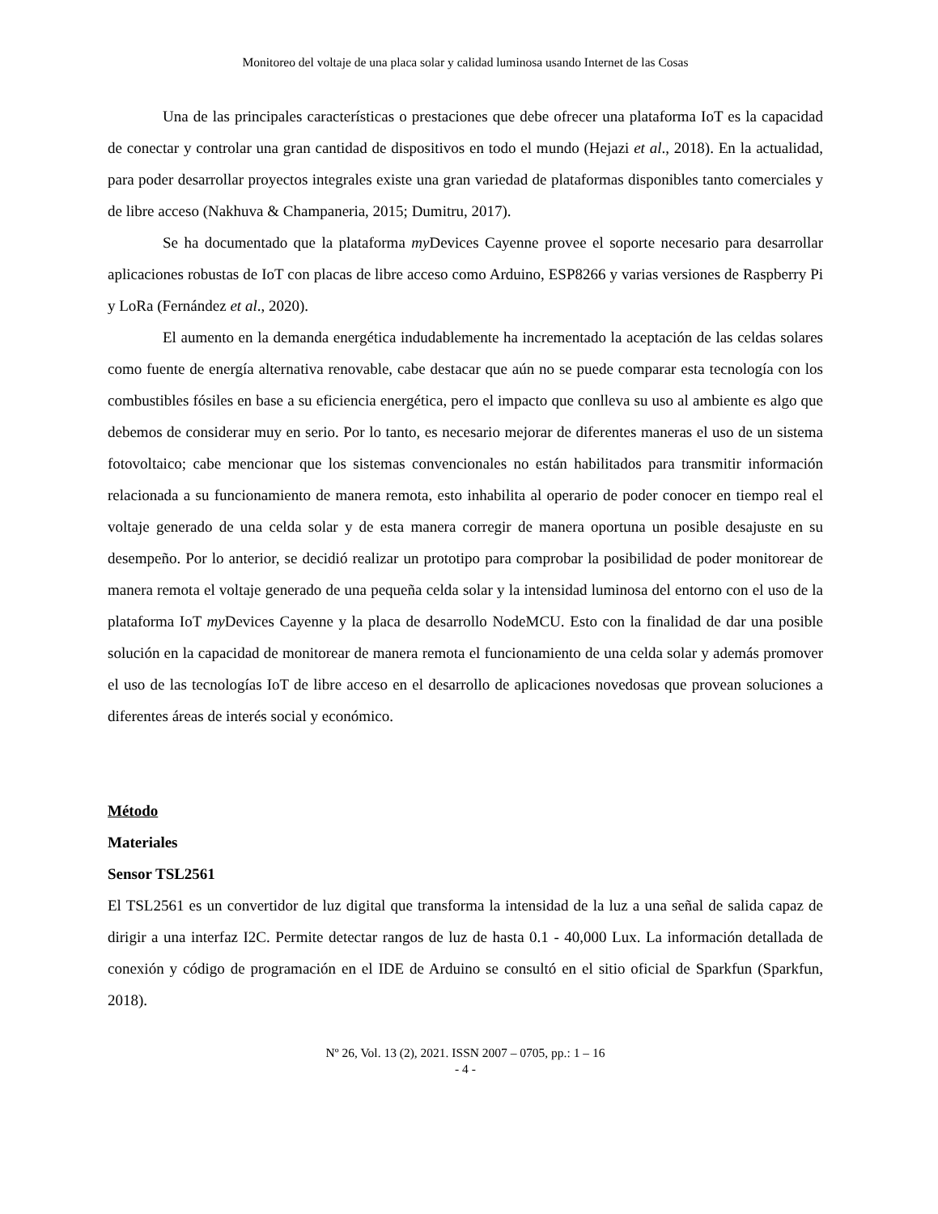Monitoreo del voltaje de una placa solar y calidad luminosa usando Internet de las Cosas
Una de las principales características o prestaciones que debe ofrecer una plataforma IoT es la capacidad de conectar y controlar una gran cantidad de dispositivos en todo el mundo (Hejazi et al., 2018). En la actualidad, para poder desarrollar proyectos integrales existe una gran variedad de plataformas disponibles tanto comerciales y de libre acceso (Nakhuva & Champaneria, 2015; Dumitru, 2017).
Se ha documentado que la plataforma my Devices Cayenne provee el soporte necesario para desarrollar aplicaciones robustas de IoT con placas de libre acceso como Arduino, ESP8266 y varias versiones de Raspberry Pi y LoRa (Fernández et al., 2020).
El aumento en la demanda energética indudablemente ha incrementado la aceptación de las celdas solares como fuente de energía alternativa renovable, cabe destacar que aún no se puede comparar esta tecnología con los combustibles fósiles en base a su eficiencia energética, pero el impacto que conlleva su uso al ambiente es algo que debemos de considerar muy en serio. Por lo tanto, es necesario mejorar de diferentes maneras el uso de un sistema fotovoltaico; cabe mencionar que los sistemas convencionales no están habilitados para transmitir información relacionada a su funcionamiento de manera remota, esto inhabilita al operario de poder conocer en tiempo real el voltaje generado de una celda solar y de esta manera corregir de manera oportuna un posible desajuste en su desempeño. Por lo anterior, se decidió realizar un prototipo para comprobar la posibilidad de poder monitorear de manera remota el voltaje generado de una pequeña celda solar y la intensidad luminosa del entorno con el uso de la plataforma IoT my Devices Cayenne y la placa de desarrollo NodeMCU. Esto con la finalidad de dar una posible solución en la capacidad de monitorear de manera remota el funcionamiento de una celda solar y además promover el uso de las tecnologías IoT de libre acceso en el desarrollo de aplicaciones novedosas que provean soluciones a diferentes áreas de interés social y económico.
Método
Materiales
Sensor TSL2561
El TSL2561 es un convertidor de luz digital que transforma la intensidad de la luz a una señal de salida capaz de dirigir a una interfaz I2C. Permite detectar rangos de luz de hasta 0.1 - 40,000 Lux. La información detallada de conexión y código de programación en el IDE de Arduino se consultó en el sitio oficial de Sparkfun (Sparkfun, 2018).
Nº 26, Vol. 13 (2), 2021. ISSN 2007 – 0705, pp.: 1 – 16
- 4 -